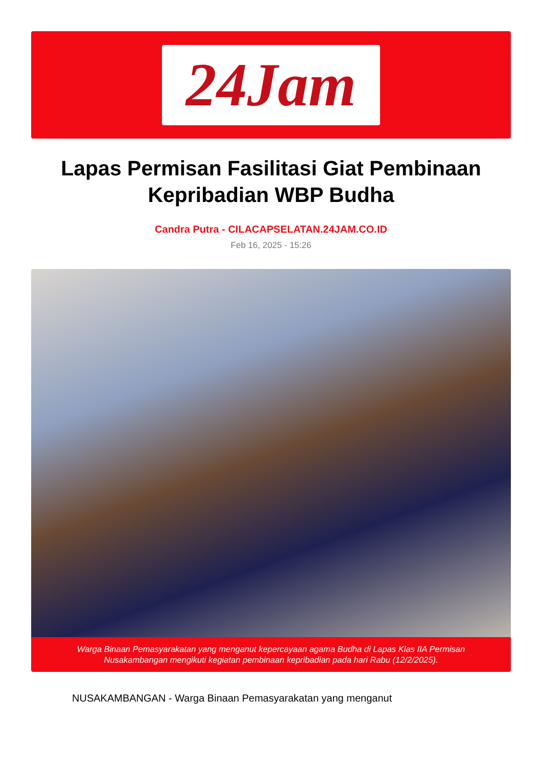24Jam
Lapas Permisan Fasilitasi Giat Pembinaan Kepribadian WBP Budha
Candra Putra - CILACAPSELATAN.24JAM.CO.ID
Feb 16, 2025 - 15:26
Warga Binaan Pemasyarakatan yang menganut kepercayaan agama Budha di Lapas Klas IIA Permisan Nusakambangan mengikuti kegiatan pembinaan kepribadian pada hari Rabu (12/2/2025).
NUSAKAMBANGAN - Warga Binaan Pemasyarakatan yang menganut